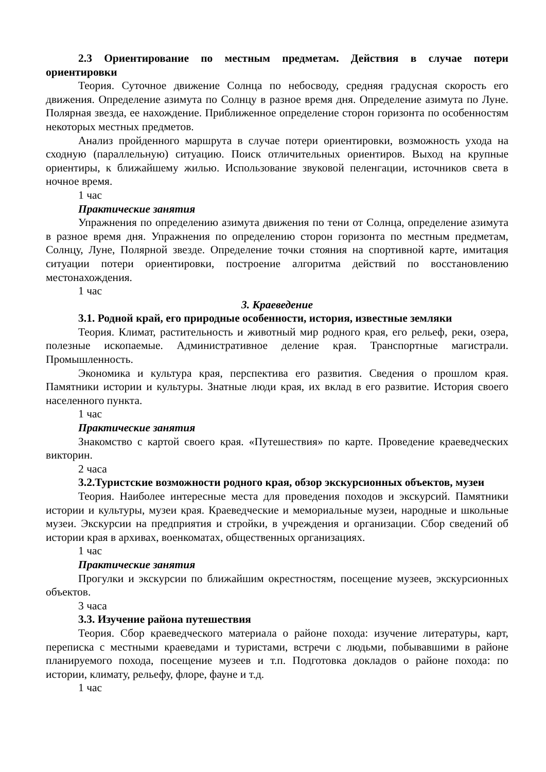2.3 Ориентирование по местным предметам. Действия в случае потери ориентировки
Теория. Суточное движение Солнца по небосводу, средняя градусная скорость его движения. Определение азимута по Солнцу в разное время дня. Определение азимута по Луне. Полярная звезда, ее нахождение. Приближенное определение сторон горизонта по особенностям некоторых местных предметов.
Анализ пройденного маршрута в случае потери ориентировки, возможность ухода на сходную (параллельную) ситуацию. Поиск отличительных ориентиров. Выход на крупные ориентиры, к ближайшему жилью. Использование звуковой пеленгации, источников света в ночное время.
1 час
Практические занятия
Упражнения по определению азимута движения по тени от Солнца, определение азимута в разное время дня. Упражнения по определению сторон горизонта по местным предметам, Солнцу, Луне, Полярной звезде. Определение точки стояния на спортивной карте, имитация ситуации потери ориентировки, построение алгоритма действий по восстановлению местонахождения.
1 час
3. Краеведение
3.1. Родной край, его природные особенности, история, известные земляки
Теория. Климат, растительность и животный мир родного края, его рельеф, реки, озера, полезные ископаемые. Административное деление края. Транспортные магистрали. Промышленность.
Экономика и культура края, перспектива его развития. Сведения о прошлом края. Памятники истории и культуры. Знатные люди края, их вклад в его развитие. История своего населенного пункта.
1 час
Практические занятия
Знакомство с картой своего края. «Путешествия» по карте. Проведение краеведческих викторин.
2 часа
3.2.Туристские возможности родного края, обзор экскурсионных объектов, музеи
Теория. Наиболее интересные места для проведения походов и экскурсий. Памятники истории и культуры, музеи края. Краеведческие и мемориальные музеи, народные и школьные музеи. Экскурсии на предприятия и стройки, в учреждения и организации. Сбор сведений об истории края в архивах, военкоматах, общественных организациях.
1 час
Практические занятия
Прогулки и экскурсии по ближайшим окрестностям, посещение музеев, экскурсионных объектов.
3 часа
3.3. Изучение района путешествия
Теория. Сбор краеведческого материала о районе похода: изучение литературы, карт, переписка с местными краеведами и туристами, встречи с людьми, побывавшими в районе планируемого похода, посещение музеев и т.п. Подготовка докладов о районе похода: по истории, климату, рельефу, флоре, фауне и т.д.
1 час